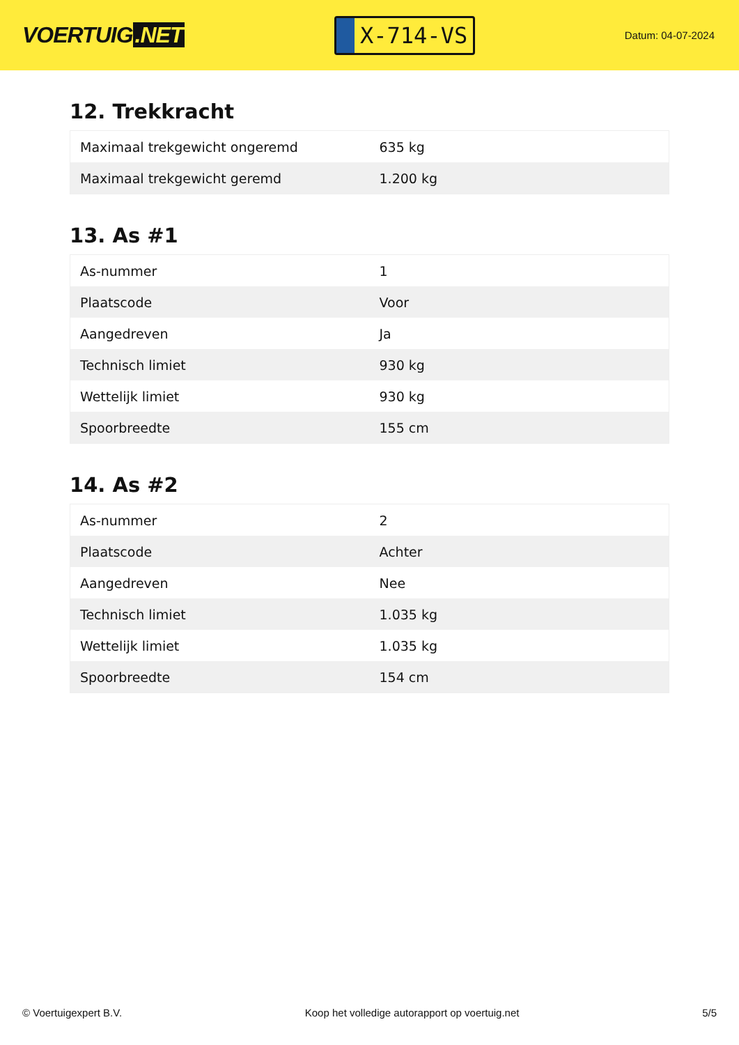VOERTUIG.NET
X-714-VS
Datum: 04-07-2024
12. Trekkracht
| Maximaal trekgewicht ongeremd | 635 kg |
| Maximaal trekgewicht geremd | 1.200 kg |
13. As #1
| As-nummer | 1 |
| Plaatscode | Voor |
| Aangedreven | Ja |
| Technisch limiet | 930 kg |
| Wettelijk limiet | 930 kg |
| Spoorbreedte | 155 cm |
14. As #2
| As-nummer | 2 |
| Plaatscode | Achter |
| Aangedreven | Nee |
| Technisch limiet | 1.035 kg |
| Wettelijk limiet | 1.035 kg |
| Spoorbreedte | 154 cm |
© Voertuigexpert B.V. Koop het volledige autorapport op voertuig.net 5/5